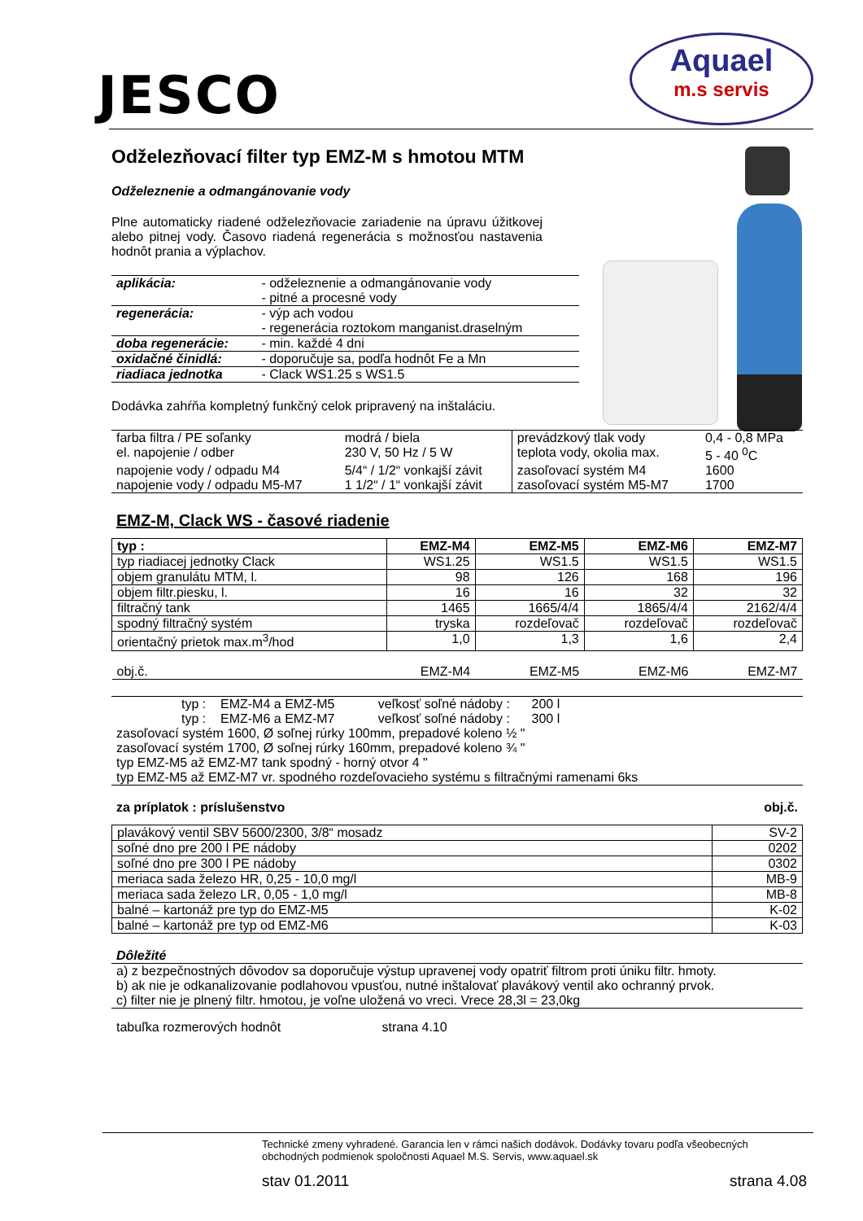JESCO
Aquael
m.s servis
Odželezňovací filter typ EMZ-M s hmotou MTM
Odželeznenie a odmangánovanie vody
Plne automaticky riadené odželezňovacie zariadenie na úpravu úžitkovej alebo pitnej vody. Časovo riadená regenerácia s možnosťou nastavenia hodnôt prania a výplachov.
| aplikácia: | - odželeznenie a odmangánovanie vody - pitné a procesné vody |
| regenerácia: | - výp ach vodou - regenerácia roztokom manganist.draselným |
| doba regenerácie: | - min. každé 4 dni |
| oxidačné činidlá: | - doporučuje sa, podľa hodnôt Fe a Mn |
| riadiaca jednotka | - Clack WS1.25 s WS1.5 |
Dodávka zahŕňa kompletný funkčný celok pripravený na inštaláciu.
| farba filtra / PE soľanky | modrá / biela | prevádzkový tlak vody | 0,4 - 0,8 MPa |
| el. napojenie / odber | 230 V, 50 Hz / 5 W | teplota vody, okolia max. | 5 - 40 <sup>0</sup>C |
| napojenie vody / odpadu M4 | 5/4“ / 1/2“ vonkajší závit | zasoľovací systém M4 | 1600 |
| napojenie vody / odpadu M5-M7 | 1 1/2“ / 1“ vonkajší závit | zasoľovací systém M5-M7 | 1700 |
EMZ-M, Clack WS - časové riadenie
| typ : | EMZ-M4 | EMZ-M5 | EMZ-M6 | EMZ-M7 |
| --- | --- | --- | --- | --- |
| typ riadiacej jednotky Clack | WS1.25 | WS1.5 | WS1.5 | WS1.5 |
| objem granulátu MTM, l. | 98 | 126 | 168 | 196 |
| objem filtr.piesku, l. | 16 | 16 | 32 | 32 |
| filtračný tank | 1465 | 1665/4/4 | 1865/4/4 | 2162/4/4 |
| spodný filtračný systém | tryska | rozdeľovač | rozdeľovač | rozdeľovač |
| orientačný prietok max.m<sup>3</sup>/hod | 1,0 | 1,3 | 1,6 | 2,4 |
| obj.č. | EMZ-M4 | EMZ-M5 | EMZ-M6 | EMZ-M7 |
typ : EMZ-M4 a EMZ-M5 veľkosť soľné nádoby : 200 l
typ : EMZ-M6 a EMZ-M7 veľkosť soľné nádoby : 300 l
zasoľovací systém 1600, Ø soľnej rúrky 100mm, prepadové koleno ½ "
zasoľovací systém 1700, Ø soľnej rúrky 160mm, prepadové koleno ¾ "
typ EMZ-M5 až EMZ-M7 tank spodný - horný otvor 4 "
typ EMZ-M5 až EMZ-M7 vr. spodného rozdeľovacieho systému s filtračnými ramenami 6ks
za príplatok : príslušenstvo obj.č.
| plavákový ventil SBV 5600/2300, 3/8“ mosadz | SV-2 |
| soľné dno pre 200 l PE nádoby | 0202 |
| soľné dno pre 300 l PE nádoby | 0302 |
| meriaca sada železo HR, 0,25 - 10,0 mg/l | MB-9 |
| meriaca sada železo LR, 0,05 - 1,0 mg/l | MB-8 |
| balné – kartonáž pre typ do EMZ-M5 | K-02 |
| balné – kartonáž pre typ od EMZ-M6 | K-03 |
Dôležité
a) z bezpečnostných dôvodov sa doporučuje výstup upravenej vody opatriť filtrom proti úniku filtr. hmoty.
b) ak nie je odkanalizovanie podlahovou vpusťou, nutné inštalovať plavákový ventil ako ochranný prvok.
c) filter nie je plnený filtr. hmotou, je voľne uložená vo vreci. Vrece 28,3l = 23,0kg
tabuľka rozmerových hodnôt strana 4.10
Technické zmeny vyhradené. Garancia len v rámci našich dodávok. Dodávky tovaru podľa všeobecných obchodných podmienok spoločnosti Aquael M.S. Servis, www.aquael.sk
stav 01.2011 strana 4.08